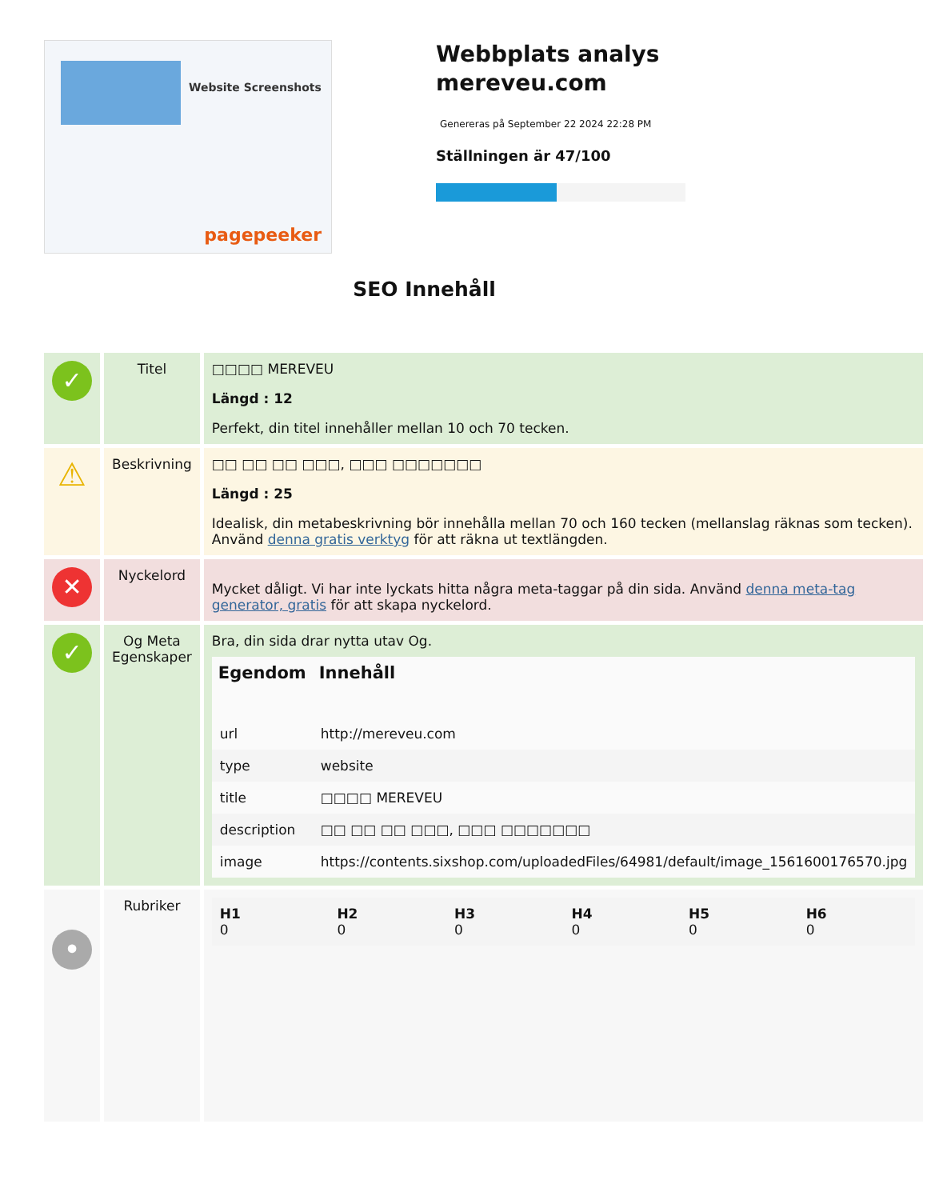Website Screenshots
pagepeeker
Webbplats analys
mereveu.com
Genereras på September 22 2024 22:28 PM
Ställningen är 47/100
SEO Innehåll
| ✓ | Titel | □□□□ MEREVEU Längd : 12 Perfekt, din titel innehåller mellan 10 och 70 tecken. |
| ⚠ | Beskrivning | □□ □□ □□ □□□, □□□ □□□□□□□ Längd : 25 Idealisk, din metabeskrivning bör innehålla mellan 70 och 160 tecken (mellanslag räknas som tecken). Använd denna gratis verktyg för att räkna ut textlängden. |
| ✕ | Nyckelord | Mycket dåligt. Vi har inte lyckats hitta några meta-taggar på din sida. Använd denna meta-tag generator, gratis för att skapa nyckelord. |
| ✓ | Og Meta Egenskaper | Bra, din sida drar nytta utav Og. / Egendom / Innehåll / / --- / --- / / url / http://mereveu.com / / type / website / / title / □□□□ MEREVEU / / description / □□ □□ □□ □□□, □□□ □□□□□□□ / / image / https://contents.sixshop.com/uploadedFiles/64981/default/image_1561600176570.jpg / |
| • | Rubriker | / H1 0 / H2 0 / H3 0 / H4 0 / H5 0 / H6 0 / |